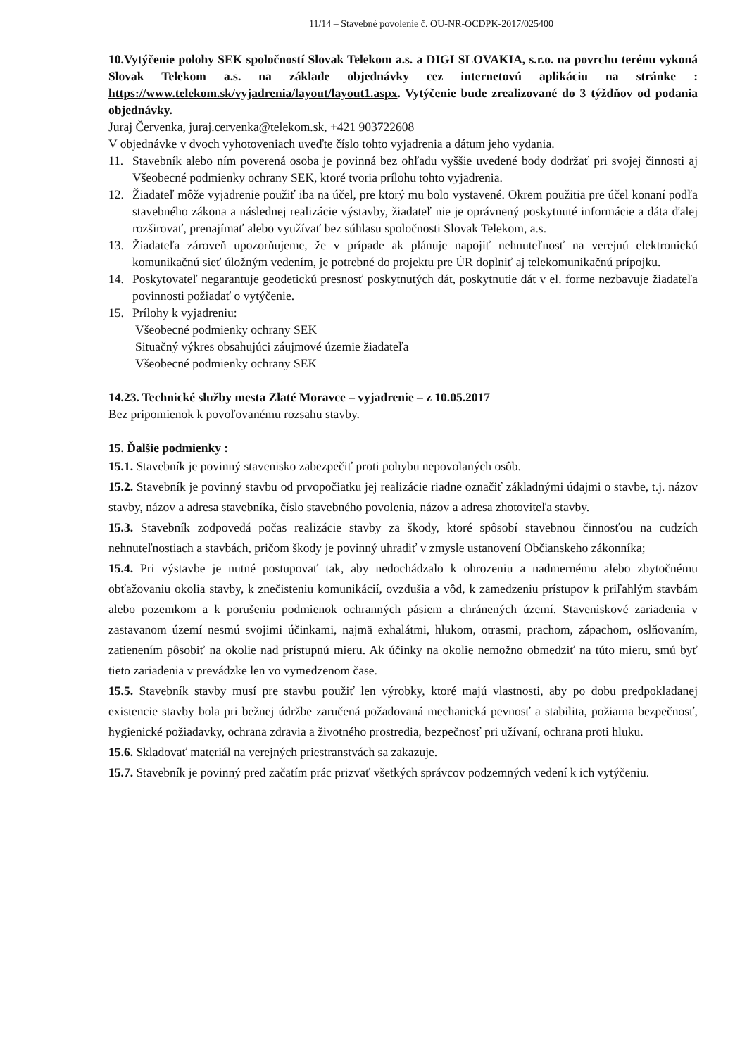11/14 – Stavebné povolenie č. OU-NR-OCDPK-2017/025400
10.Vytýčenie polohy SEK spoločností Slovak Telekom a.s. a DIGI SLOVAKIA, s.r.o. na povrchu terénu vykoná Slovak Telekom a.s. na základe objednávky cez internetovú aplikáciu na stránke : https://www.telekom.sk/vyjadrenia/layout/layout1.aspx. Vytýčenie bude zrealizované do 3 týždňov od podania objednávky.
Juraj Červenka, juraj.cervenka@telekom.sk, +421 903722608
V objednávke v dvoch vyhotoveniach uveďte číslo tohto vyjadrenia a dátum jeho vydania.
11. Stavebník alebo ním poverená osoba je povinná bez ohľadu vyššie uvedené body dodržať pri svojej činnosti aj Všeobecné podmienky ochrany SEK, ktoré tvoria prílohu tohto vyjadrenia.
12. Žiadateľ môže vyjadrenie použiť iba na účel, pre ktorý mu bolo vystavené. Okrem použitia pre účel konaní podľa stavebného zákona a následnej realizácie výstavby, žiadateľ nie je oprávnený poskytnuté informácie a dáta ďalej rozširovať, prenajímať alebo využívať bez súhlasu spoločnosti Slovak Telekom, a.s.
13. Žiadateľa zároveň upozorňujeme, že v prípade ak plánuje napojiť nehnuteľnosť na verejnú elektronickú komunikačnú sieť úložným vedením, je potrebné do projektu pre ÚR doplniť aj telekomunikačnú prípojku.
14. Poskytovateľ negarantuje geodetickú presnosť poskytnutých dát, poskytnutie dát v el. forme nezbavuje žiadateľa povinnosti požiadať o vytýčenie.
15. Prílohy k vyjadreniu:
Všeobecné podmienky ochrany SEK
Situačný výkres obsahujúci záujmové územie žiadateľa
Všeobecné podmienky ochrany SEK
14.23. Technické služby mesta Zlaté Moravce – vyjadrenie – z 10.05.2017
Bez pripomienok k povoľovanému rozsahu stavby.
15. Ďalšie podmienky :
15.1. Stavebník je povinný stavenisko zabezpečiť proti pohybu nepovolaných osôb.
15.2. Stavebník je povinný stavbu od prvopočiatku jej realizácie riadne označiť základnými údajmi o stavbe, t.j. názov stavby, názov a adresa stavebníka, číslo stavebného povolenia, názov a adresa zhotoviteľa stavby.
15.3. Stavebník zodpovedá počas realizácie stavby za škody, ktoré spôsobí stavebnou činnosťou na cudzích nehnuteľnostiach a stavbách, pričom škody je povinný uhradiť v zmysle ustanovení Občianskeho zákonníka;
15.4. Pri výstavbe je nutné postupovať tak, aby nedochádzalo k ohrozeniu a nadmernému alebo zbytočnému obťažovaniu okolia stavby, k znečisteniu komunikácií, ovzdušia a vôd, k zamedzeniu prístupov k priľahlým stavbám alebo pozemkom a k porušeniu podmienok ochranných pásiem a chránených území. Staveniskové zariadenia v zastavanom území nesmú svojimi účinkami, najmä exhalátmi, hlukom, otrasmi, prachom, zápachom, oslňovaním, zatienením pôsobiť na okolie nad prístupnú mieru. Ak účinky na okolie nemožno obmedziť na túto mieru, smú byť tieto zariadenia v prevádzke len vo vymedzenom čase.
15.5. Stavebník stavby musí pre stavbu použiť len výrobky, ktoré majú vlastnosti, aby po dobu predpokladanej existencie stavby bola pri bežnej údržbe zaručená požadovaná mechanická pevnosť a stabilita, požiarna bezpečnosť, hygienické požiadavky, ochrana zdravia a životného prostredia, bezpečnosť pri užívaní, ochrana proti hluku.
15.6. Skladovať materiál na verejných priestranstvách sa zakazuje.
15.7. Stavebník je povinný pred začatím prác prizvať všetkých správcov podzemných vedení k ich vytýčeniu.